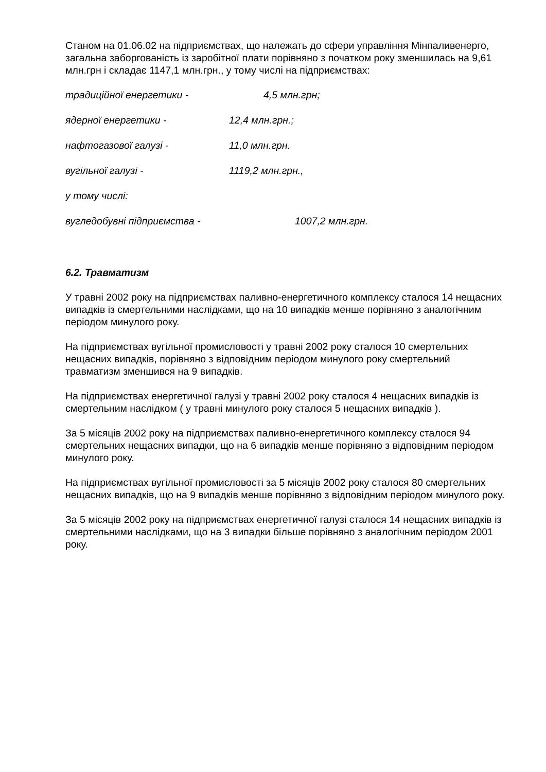Станом на 01.06.02 на підприємствах, що належать до сфери управління Мінпаливенерго, загальна заборгованість із заробітної плати порівняно з початком року зменшилась на 9,61 млн.грн і складає 1147,1 млн.грн., у тому числі на підприємствах:
традиційної енергетики - 4,5 млн.грн;
ядерної енергетики - 12,4 млн.грн.;
нафтогазової галузі - 11,0 млн.грн.
вугільної галузі - 1119,2 млн.грн.,
у тому числі:
вугледобувні підприємства - 1007,2 млн.грн.
6.2. Травматизм
У травні 2002 року на підприємствах паливно-енергетичного комплексу сталося 14 нещасних випадків із смертельними наслідками, що на 10 випадків менше порівняно з аналогічним періодом минулого року.
На підприємствах вугільної промисловості у травні 2002 року сталося 10 смертельних нещасних випадків, порівняно з відповідним періодом минулого року смертельний травматизм зменшився на 9 випадків.
На підприємствах енергетичної галузі у травні 2002 року сталося 4 нещасних випадків із смертельним наслідком ( у травні минулого року сталося 5 нещасних випадків ).
За 5 місяців 2002 року на підприємствах паливно-енергетичного комплексу сталося 94 смертельних нещасних випадки, що на 6 випадків менше порівняно з відповідним періодом минулого року.
На підприємствах вугільної промисловості за 5 місяців 2002 року сталося 80 смертельних нещасних випадків, що на 9 випадків менше порівняно з відповідним періодом минулого року.
За 5 місяців 2002 року на підприємствах енергетичної галузі сталося 14 нещасних випадків із смертельними наслідками, що на 3 випадки більше порівняно з аналогічним періодом 2001 року.